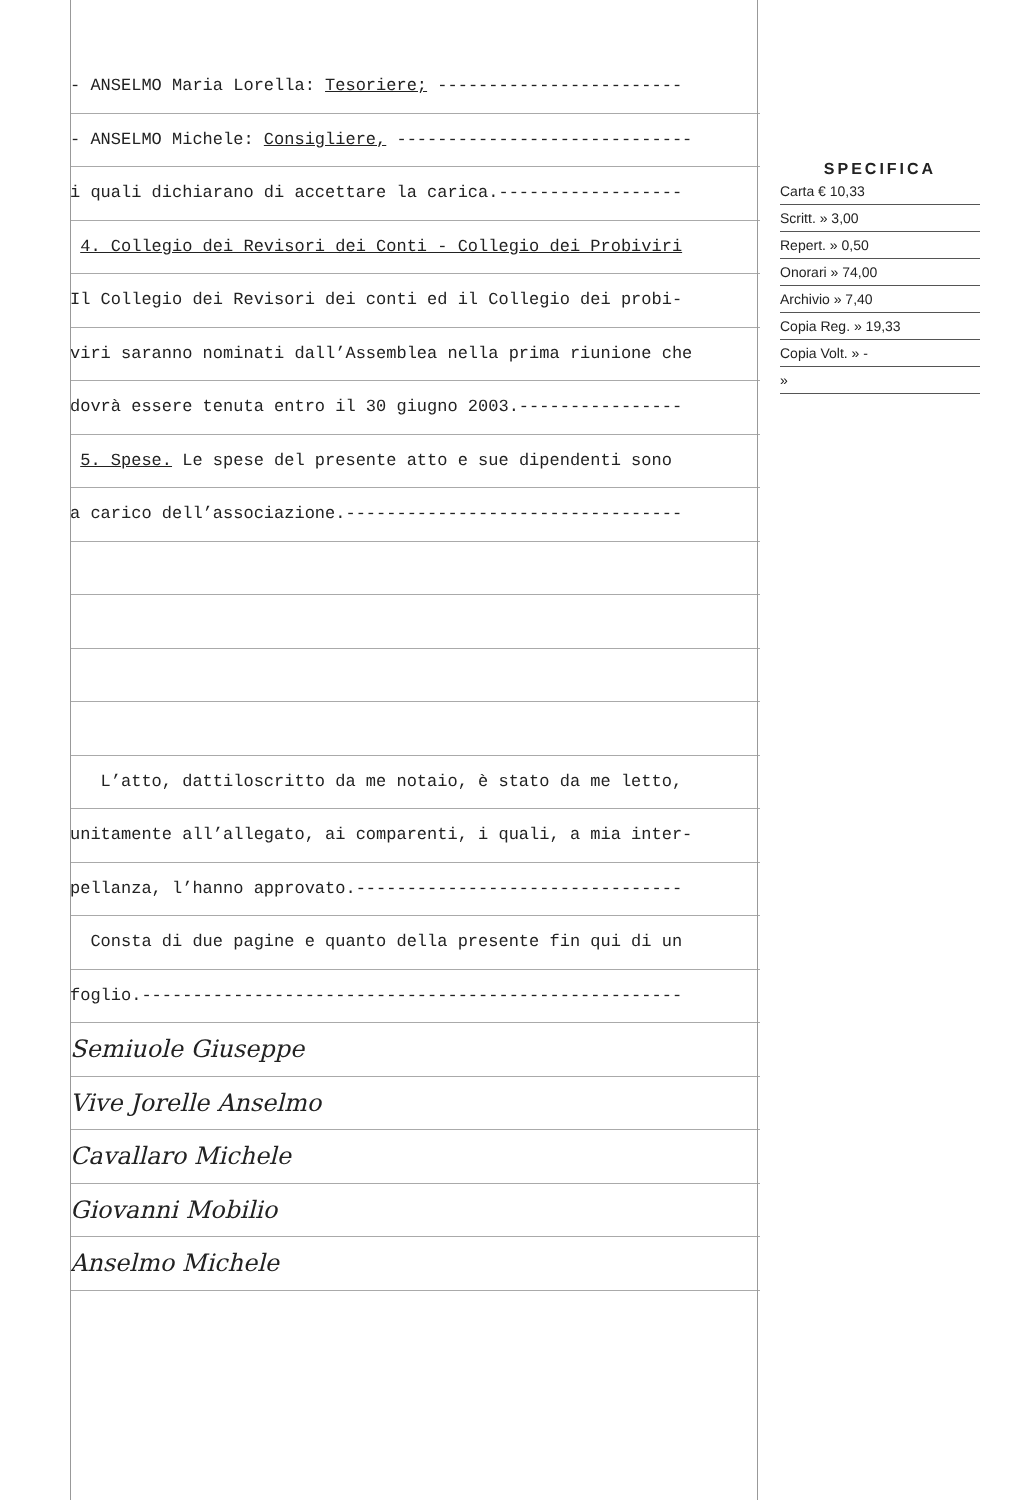- ANSELMO Maria Lorella: Tesoriere; ------------------------
- ANSELMO Michele: Consigliere, -----------------------------
i quali dichiarano di accettare la carica.------------------
4. Collegio dei Revisori dei Conti - Collegio dei Probiviri
Il Collegio dei Revisori dei conti ed il Collegio dei probi-
viri saranno nominati dall’Assemblea nella prima riunione che
dovrà essere tenuta entro il 30 giugno 2003.----------------
5. Spese. Le spese del presente atto e sue dipendenti sono
a carico dell’associazione.---------------------------------
L’atto, dattiloscritto da me notaio, è stato da me letto,
unitamente all’allegato, ai comparenti, i quali, a mia inter-
pellanza, l’hanno approvato.--------------------------------
Consta di due pagine e quanto della presente fin qui di un
foglio.-----------------------------------------------------
Semiuole Giuseppe
Vive Jorelle Anselmo
Cavallaro Michele
Giovanni Mobilio
Anselmo Michele
SPECIFICA
Carta € 10,33
Scritt. » 3,00
Repert. » 0,50
Onorari » 74,00
Archivio » 7,40
Copia Reg. » 19,33
Copia Volt. » -
»